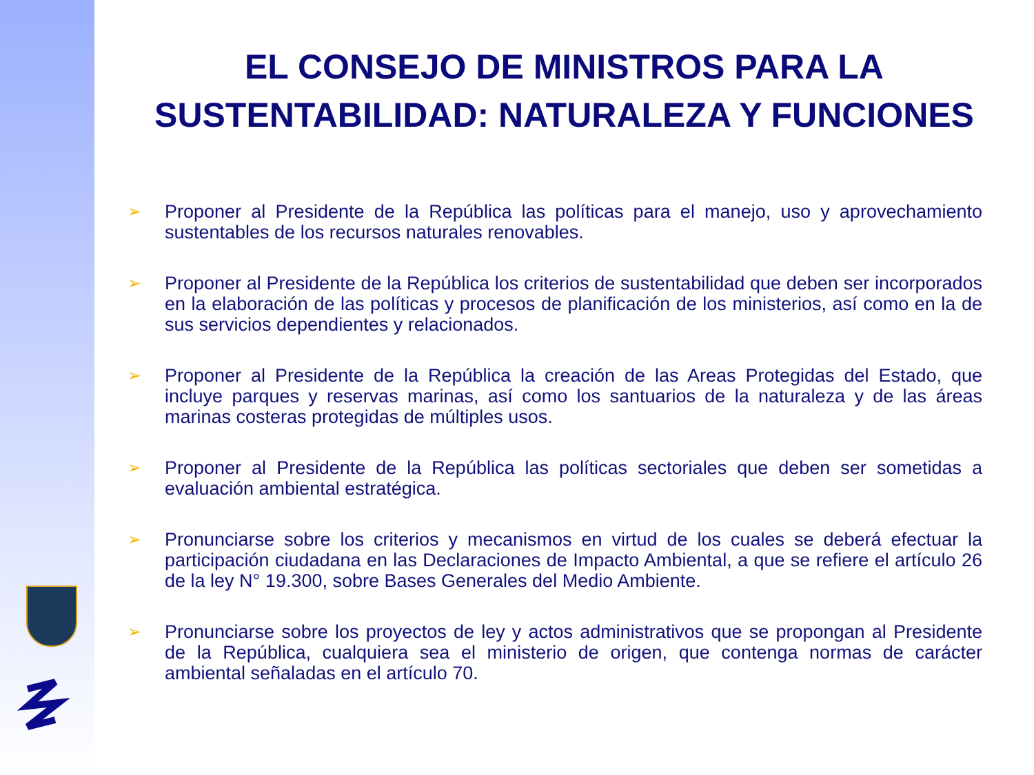EL CONSEJO DE MINISTROS PARA LA
SUSTENTABILIDAD: NATURALEZA Y FUNCIONES
➢ Proponer al Presidente de la República las políticas para el manejo, uso y aprovechamiento sustentables de los recursos naturales renovables.
➢ Proponer al Presidente de la República los criterios de sustentabilidad que deben ser incorporados en la elaboración de las políticas y procesos de planificación de los ministerios, así como en la de sus servicios dependientes y relacionados.
➢ Proponer al Presidente de la República la creación de las Areas Protegidas del Estado, que incluye parques y reservas marinas, así como los santuarios de la naturaleza y de las áreas marinas costeras protegidas de múltiples usos.
➢ Proponer al Presidente de la República las políticas sectoriales que deben ser sometidas a evaluación ambiental estratégica.
➢ Pronunciarse sobre los criterios y mecanismos en virtud de los cuales se deberá efectuar la participación ciudadana en las Declaraciones de Impacto Ambiental, a que se refiere el artículo 26 de la ley N° 19.300, sobre Bases Generales del Medio Ambiente.
➢ Pronunciarse sobre los proyectos de ley y actos administrativos que se propongan al Presidente de la República, cualquiera sea el ministerio de origen, que contenga normas de carácter ambiental señaladas en el artículo 70.